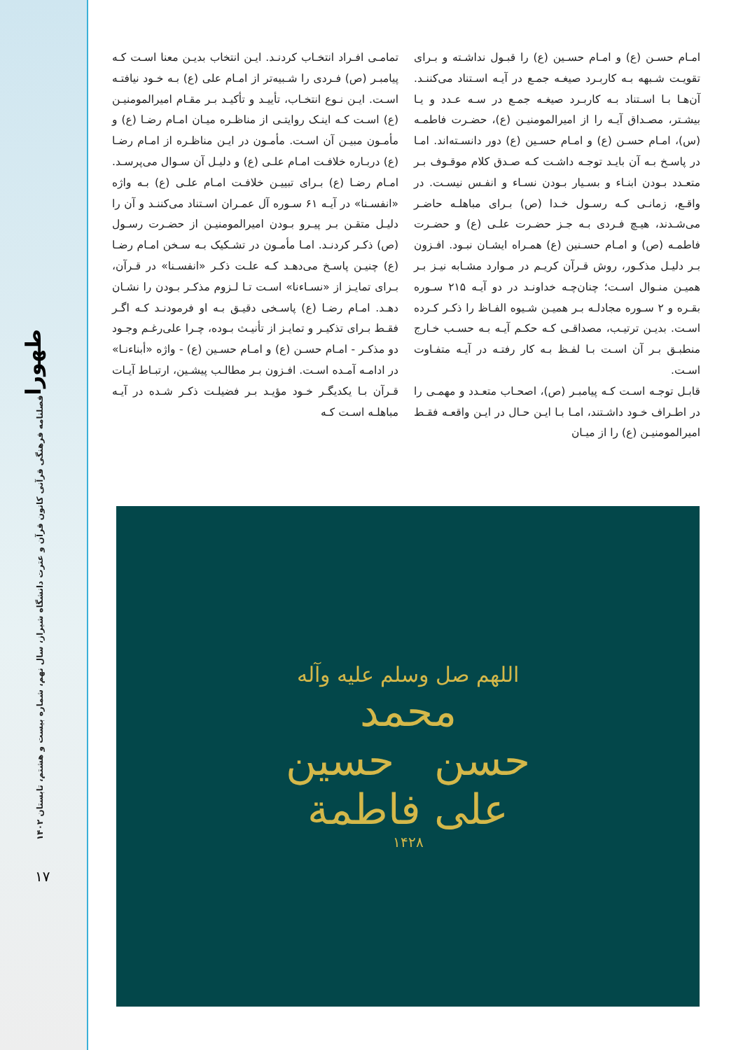طهورا
فصلنامه فرهنگی قرآنی کانون قرآن و عترت دانشگاه شیراز، سال نهم، شماره بیست و هشتم، تابستان ۱۴۰۲
۱۷
امـام حسـن (ع) و امـام حسـین (ع) را قبـول نداشـته و بـرای تقویـت شـبهه بـه کاربـرد صیغـه جمـع در آیـه اسـتناد می‌کننـد. آن‌هـا بـا اسـتناد بـه کاربـرد صیغـه جمـع در سـه عـدد و یـا بیشـتر، مصـداق آیـه را از امیرالمومنیـن (ع)، حضـرت فاطمـه (س)، امـام حسـن (ع) و امـام حسـین (ع) دور دانسـته‌اند. امـا در پاسـخ بـه آن بایـد توجـه داشـت کـه صـدق کلام موقـوف بـر متعـدد بـودن ابنـاء و بسـیار بـودن نسـاء و انفـس نیسـت. در واقـع، زمانـی کـه رسـول خـدا (ص) بـرای مباهلـه حاضـر می‌شـدند، هیـچ فـردی بـه جـز حضـرت علـی (ع) و حضـرت فاطمـه (ص) و امـام حسـنین (ع) همـراه ایشـان نبـود. افـزون بـر دلیـل مذکـور، روش قـرآن کریـم در مـوارد مشـابه نیـز بـر همیـن منـوال اسـت؛ چنان‌چـه خداونـد در دو آیـه ۲۱۵ سـوره بقـره و ۲ سـوره مجادلـه بـر همیـن شـیوه الفـاظ را ذکـر کـرده اسـت. بدیـن ترتیـب، مصداقـی کـه حکـم آیـه بـه حسـب خـارج منطبـق بـر آن اسـت بـا لفـظ بـه کار رفتـه در آیـه متفـاوت اسـت.
قابـل توجـه اسـت کـه پیامبـر (ص)، اصحـاب متعـدد و مهمـی را در اطـراف خـود داشـتند، امـا بـا ایـن حـال در ایـن واقعـه فقـط امیرالمومنیـن (ع) را از میـان
تمامـی افـراد انتخـاب کردنـد. ایـن انتخاب بدیـن معنا اسـت کـه پیامبـر (ص) فـردی را شـبیه‌تر از امـام علی (ع) بـه خـود نیافتـه اسـت. ایـن نـوع انتخـاب، تأییـد و تأکیـد بـر مقـام امیرالمومنیـن (ع) اسـت کـه اینـک روایتـی از مناظـره میـان امـام رضـا (ع) و مأمـون مبیـن آن اسـت. مأمـون در ایـن مناظـره از امـام رضـا (ع) دربـاره خلافـت امـام علـی (ع) و دلیـل آن سـوال می‌پرسـد. امـام رضـا (ع) بـرای تبییـن خلافـت امـام علـی (ع) بـه واژه «انفسـنا» در آیـه ۶۱ سـوره آل عمـران اسـتناد می‌کننـد و آن را دلیـل متقـن بـر پیـرو بـودن امیرالمومنیـن از حضـرت رسـول (ص) ذکـر کردنـد. امـا مأمـون در تشـکیک بـه سـخن امـام رضـا (ع) چنیـن پاسـخ می‌دهـد کـه علـت ذکـر «انفسـنا» در قـرآن، بـرای تمایـز از «نسـاءنا» اسـت تـا لـزوم مذکـر بـودن را نشـان دهـد. امـام رضـا (ع) پاسـخی دقیـق بـه او فرمودنـد کـه اگـر فقـط بـرای تذکیـر و تمایـز از تأنیـث بـوده، چـرا علی‌رغـم وجـود دو مذکـر - امـام حسـن (ع) و امـام حسـین (ع) - واژه «أبناءنـا» در ادامـه آمـده اسـت. افـزون بـر مطالـب پیشـین، ارتبـاط آیـات قـرآن بـا یکدیگـر خـود مؤیـد بـر فضیلـت ذکـر شـده در آیـه مباهلـه اسـت کـه
اللهم صل وسلم علیه وآله
محمد
حسن حسین
علی فاطمة
۱۴۲۸